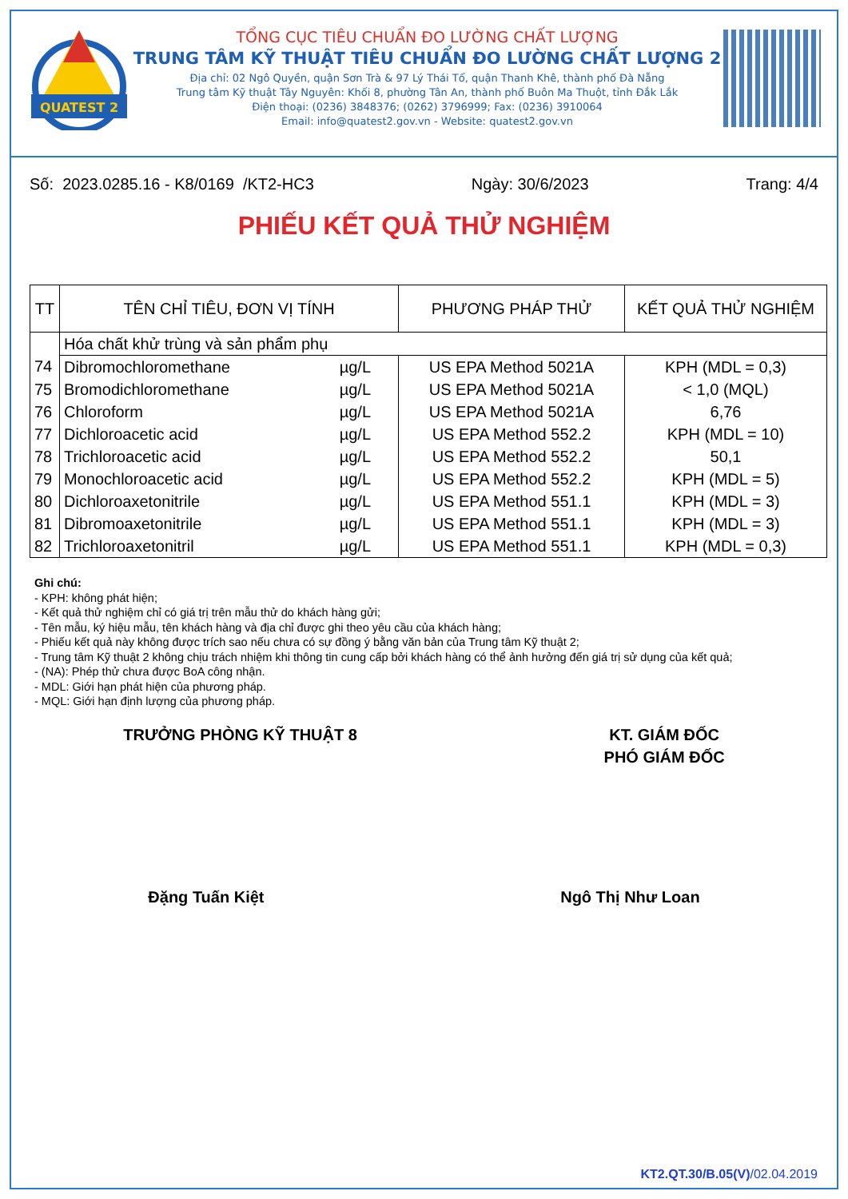QUATEST 2
TỔNG CỤC TIÊU CHUẨN ĐO LƯỜNG CHẤT LƯỢNG
TRUNG TÂM KỸ THUẬT TIÊU CHUẨN ĐO LƯỜNG CHẤT LƯỢNG 2
Địa chỉ: 02 Ngô Quyền, quận Sơn Trà & 97 Lý Thái Tổ, quận Thanh Khê, thành phố Đà Nẵng
Trung tâm Kỹ thuật Tây Nguyên: Khối 8, phường Tân An, thành phố Buôn Ma Thuột, tỉnh Đắk Lắk
Điện thoại: (0236) 3848376; (0262) 3796999; Fax: (0236) 3910064
Email: info@quatest2.gov.vn - Website: quatest2.gov.vn
Số: 2023.0285.16 - K8/0169 /KT2-HC3 Ngày: 30/6/2023 Trang: 4/4
PHIẾU KẾT QUẢ THỬ NGHIỆM
| TT | TÊN CHỈ TIÊU, ĐƠN VỊ TÍNH | | PHƯƠNG PHÁP THỬ | KẾT QUẢ THỬ NGHIỆM |
| --- | --- | --- | --- | --- |
| | Hóa chất khử trùng và sản phẩm phụ | | | |
| 74 | Dibromochloromethane | µg/L | US EPA Method 5021A | KPH (MDL = 0,3) |
| 75 | Bromodichloromethane | µg/L | US EPA Method 5021A | < 1,0 (MQL) |
| 76 | Chloroform | µg/L | US EPA Method 5021A | 6,76 |
| 77 | Dichloroacetic acid | µg/L | US EPA Method 552.2 | KPH (MDL = 10) |
| 78 | Trichloroacetic acid | µg/L | US EPA Method 552.2 | 50,1 |
| 79 | Monochloroacetic acid | µg/L | US EPA Method 552.2 | KPH (MDL = 5) |
| 80 | Dichloroaxetonitrile | µg/L | US EPA Method 551.1 | KPH (MDL = 3) |
| 81 | Dibromoaxetonitrile | µg/L | US EPA Method 551.1 | KPH (MDL = 3) |
| 82 | Trichloroaxetonitril | µg/L | US EPA Method 551.1 | KPH (MDL = 0,3) |
Ghi chú:
- KPH: không phát hiện;
- Kết quả thử nghiệm chỉ có giá trị trên mẫu thử do khách hàng gửi;
- Tên mẫu, ký hiệu mẫu, tên khách hàng và địa chỉ được ghi theo yêu cầu của khách hàng;
- Phiếu kết quả này không được trích sao nếu chưa có sự đồng ý bằng văn bản của Trung tâm Kỹ thuật 2;
- Trung tâm Kỹ thuật 2 không chịu trách nhiệm khi thông tin cung cấp bởi khách hàng có thể ảnh hưởng đến giá trị sử dụng của kết quả;
- (NA): Phép thử chưa được BoA công nhận.
- MDL: Giới hạn phát hiện của phương pháp.
- MQL: Giới hạn định lượng của phương pháp.
TRƯỞNG PHÒNG KỸ THUẬT 8 KT. GIÁM ĐỐC
PHÓ GIÁM ĐỐC
Đặng Tuấn Kiệt Ngô Thị Như Loan
KT2.QT.30/B.05(V)/02.04.2019